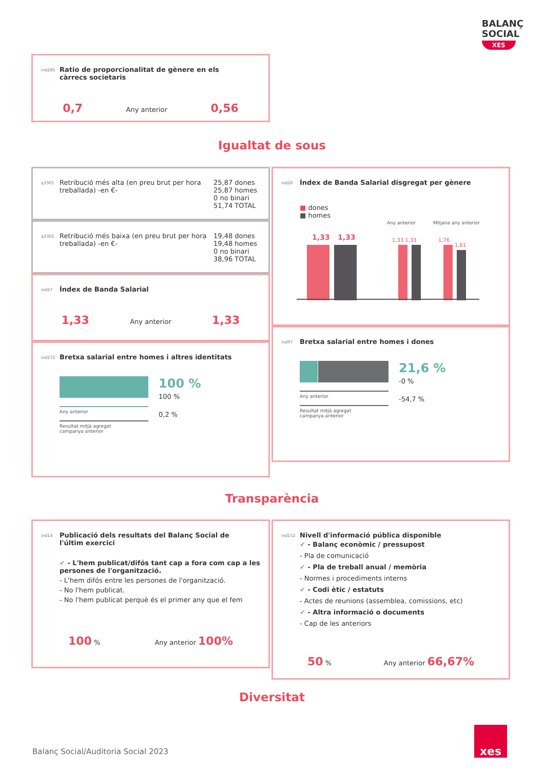BALANÇ
SOCIAL
XES
ind285 Ratio de proporcionalitat de gènere en els càrrecs societaris
0,7 Any anterior 0,56
Igualtat de sous
q3301 Retribució més alta (en preu brut per hora treballada) -en €- 25,87 dones
25,87 homes
0 no binari
51,74 TOTAL
q3302 Retribució més baixa (en preu brut per hora treballada) -en €- 19,48 dones
19,48 homes
0 no binari
38,96 TOTAL
ind27 Índex de Banda Salarial
1,33 Any anterior 1,33
ind272 Bretxa salarial entre homes i altres identitats
Any anterior
Resultat mitjà agregat
campanya anterior
100 %
100 %
0,2 %
ind26 Índex de Banda Salarial disgregat per gènere
■ dones
■ homes
Any anterior
Mitjana any anterior
1,33
1,33
1,33 1,33
1,76
1,61
ind97 Bretxa salarial entre homes i dones
Any anterior
Resultat mitjà agregat
campanya anterior
21,6 %
-0 %
-54,7 %
Transparència
ind14 Publicació dels resultats del Balanç Social de l'últim exercici
✔ - L'hem publicat/difós tant cap a fora com cap a les persones de l'organització.
- L'hem difós entre les persones de l'organització.
- No l'hem publicat.
- No l'hem publicat perquè és el primer any que el fem
100 % Any anterior 100%
ind152 Nivell d'informació pública disponible
✔ - Balanç econòmic / pressupost
- Pla de comunicació
✔ - Pla de treball anual / memòria
- Normes i procediments interns
✔ - Codi ètic / estatuts
- Actes de reunions (assemblea, comissions, etc)
✔ - Altra informació o documents
- Cap de les anteriors
50 % Any anterior 66,67%
Diversitat
Balanç Social/Auditoria Social 2023
xes